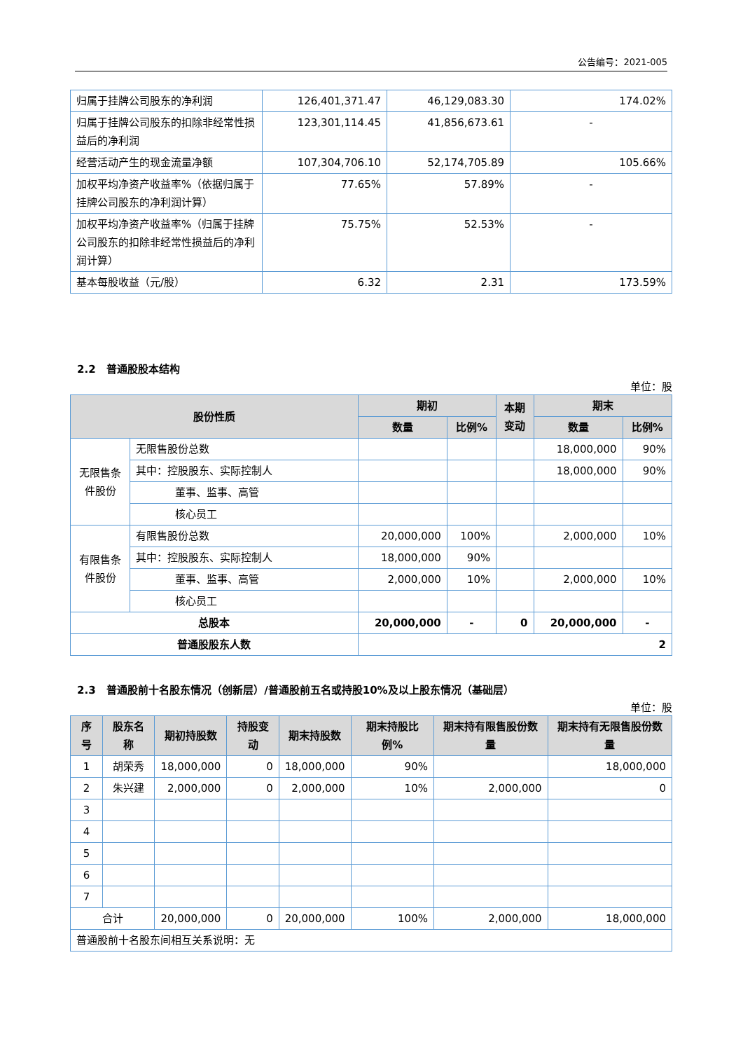公告编号：2021-005
| 归属于挂牌公司股东的净利润 | 126,401,371.47 | 46,129,083.30 | 174.02% |
| 归属于挂牌公司股东的扣除非经常性损益后的净利润 | 123,301,114.45 | 41,856,673.61 | - |
| 经营活动产生的现金流量净额 | 107,304,706.10 | 52,174,705.89 | 105.66% |
| 加权平均净资产收益率%（依据归属于挂牌公司股东的净利润计算） | 77.65% | 57.89% | - |
| 加权平均净资产收益率%（归属于挂牌公司股东的扣除非经常性损益后的净利润计算） | 75.75% | 52.53% | - |
| 基本每股收益（元/股） | 6.32 | 2.31 | 173.59% |
2.2 普通股股本结构
单位：股
| 股份性质 | | 期初 | | 本期 变动 | 期末 | |
| --- | --- | --- | --- | --- | --- | --- |
| | | 数量 | 比例% | | 数量 | 比例% |
| 无限售条件股份 | 无限售股份总数 | | | | 18,000,000 | 90% |
| | 其中：控股股东、实际控制人 | | | | 18,000,000 | 90% |
| | 董事、监事、高管 | | | | | |
| | 核心员工 | | | | | |
| 有限售条件股份 | 有限售股份总数 | 20,000,000 | 100% | | 2,000,000 | 10% |
| | 其中：控股股东、实际控制人 | 18,000,000 | 90% | | | |
| | 董事、监事、高管 | 2,000,000 | 10% | | 2,000,000 | 10% |
| | 核心员工 | | | | | |
| 总股本 | | 20,000,000 | - | 0 | 20,000,000 | - |
| 普通股股东人数 | | 2 | | | | |
2.3 普通股前十名股东情况（创新层）/普通股前五名或持股10%及以上股东情况（基础层）
单位：股
| 序号 | 股东名称 | 期初持股数 | 持股变动 | 期末持股数 | 期末持股比例% | 期末持有限售股份数量 | 期末持有无限售股份数量 |
| --- | --- | --- | --- | --- | --- | --- | --- |
| 1 | 胡荣秀 | 18,000,000 | 0 | 18,000,000 | 90% | | 18,000,000 |
| 2 | 朱兴建 | 2,000,000 | 0 | 2,000,000 | 10% | 2,000,000 | 0 |
| 3 | | | | | | | |
| 4 | | | | | | | |
| 5 | | | | | | | |
| 6 | | | | | | | |
| 7 | | | | | | | |
| 合计 | | 20,000,000 | 0 | 20,000,000 | 100% | 2,000,000 | 18,000,000 |
| 普通股前十名股东间相互关系说明：无 | | | | | | | |